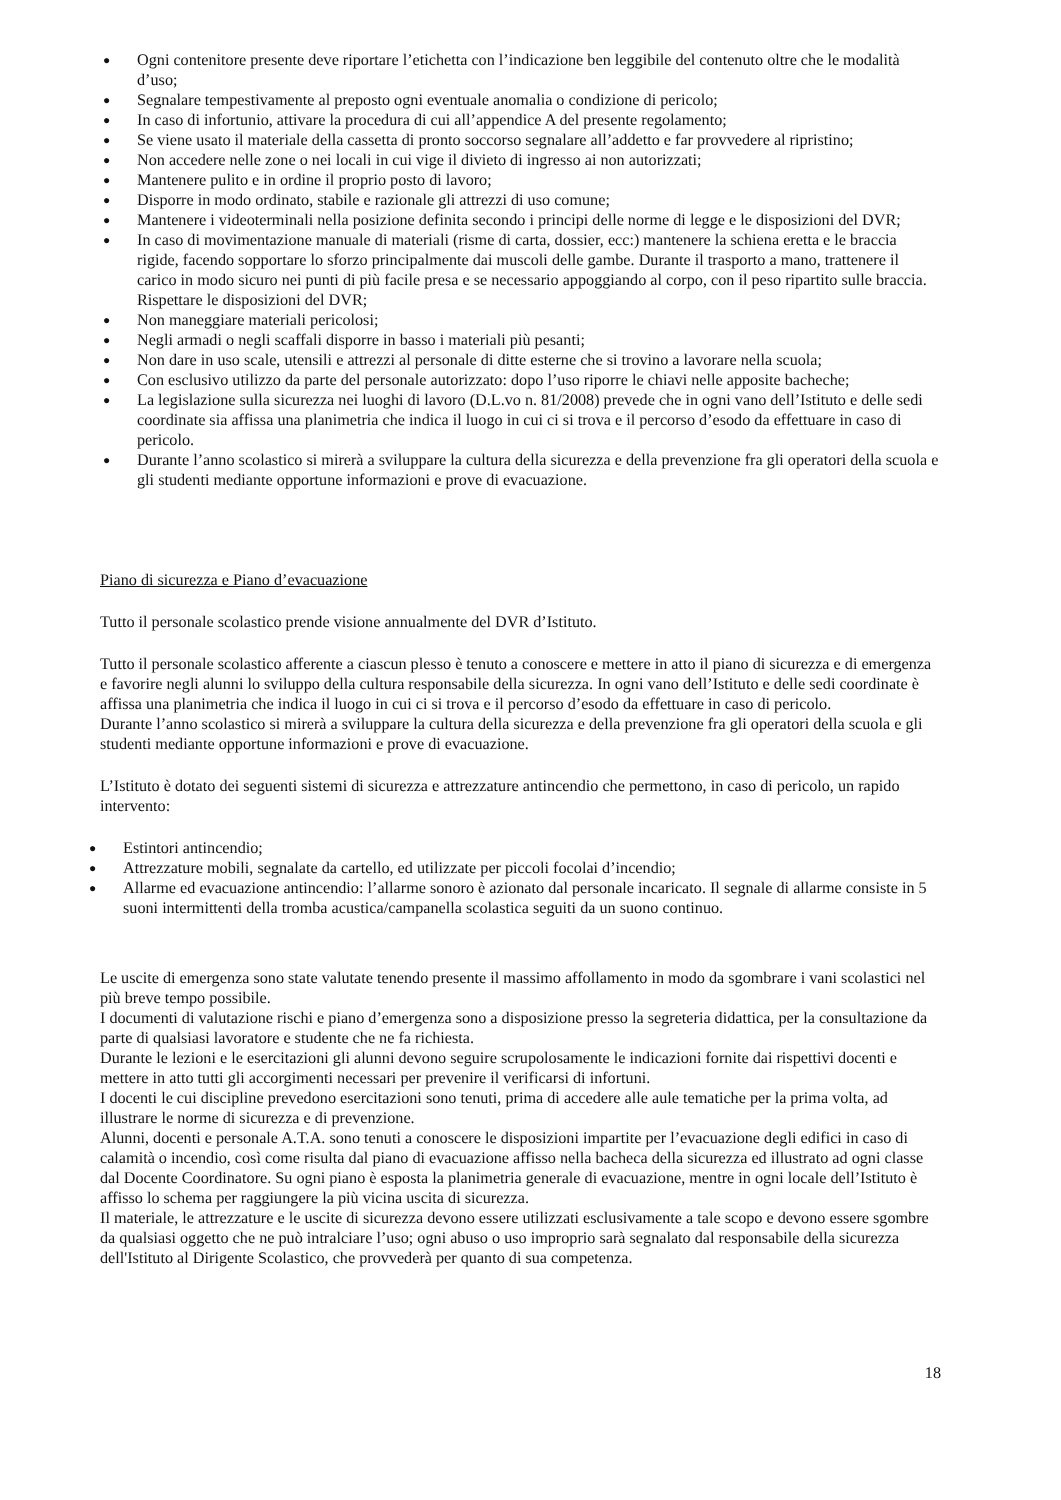● Ogni contenitore presente deve riportare l’etichetta con l’indicazione ben leggibile del contenuto oltre che le modalità d’uso;
● Segnalare tempestivamente al preposto ogni eventuale anomalia o condizione di pericolo;
● In caso di infortunio, attivare la procedura di cui all’appendice A del presente regolamento;
● Se viene usato il materiale della cassetta di pronto soccorso segnalare all’addetto e far provvedere al ripristino;
● Non accedere nelle zone o nei locali in cui vige il divieto di ingresso ai non autorizzati;
● Mantenere pulito e in ordine il proprio posto di lavoro;
● Disporre in modo ordinato, stabile e razionale gli attrezzi di uso comune;
● Mantenere i videoterminali nella posizione definita secondo i principi delle norme di legge e le disposizioni del DVR;
● In caso di movimentazione manuale di materiali (risme di carta, dossier, ecc:) mantenere la schiena eretta e le braccia rigide, facendo sopportare lo sforzo principalmente dai muscoli delle gambe. Durante il trasporto a mano, trattenere il carico in modo sicuro nei punti di più facile presa e se necessario appoggiando al corpo, con il peso ripartito sulle braccia. Rispettare le disposizioni del DVR;
● Non maneggiare materiali pericolosi;
● Negli armadi o negli scaffali disporre in basso i materiali più pesanti;
● Non dare in uso scale, utensili e attrezzi al personale di ditte esterne che si trovino a lavorare nella scuola;
● Con esclusivo utilizzo da parte del personale autorizzato: dopo l’uso riporre le chiavi nelle apposite bacheche;
● La legislazione sulla sicurezza nei luoghi di lavoro (D.L.vo n. 81/2008) prevede che in ogni vano dell’Istituto e delle sedi coordinate sia affissa una planimetria che indica il luogo in cui ci si trova e il percorso d’esodo da effettuare in caso di pericolo.
● Durante l’anno scolastico si mirerà a sviluppare la cultura della sicurezza e della prevenzione fra gli operatori della scuola e gli studenti mediante opportune informazioni e prove di evacuazione.
Piano di sicurezza e Piano d’evacuazione
Tutto il personale scolastico prende visione annualmente del DVR d’Istituto.
Tutto il personale scolastico afferente a ciascun plesso è tenuto a conoscere e mettere in atto il piano di sicurezza e di emergenza e favorire negli alunni lo sviluppo della cultura responsabile della sicurezza. In ogni vano dell’Istituto e delle sedi coordinate è affissa una planimetria che indica il luogo in cui ci si trova e il percorso d’esodo da effettuare in caso di pericolo.
Durante l’anno scolastico si mirerà a sviluppare la cultura della sicurezza e della prevenzione fra gli operatori della scuola e gli studenti mediante opportune informazioni e prove di evacuazione.
L’Istituto è dotato dei seguenti sistemi di sicurezza e attrezzature antincendio che permettono, in caso di pericolo, un rapido intervento:
● Estintori antincendio;
● Attrezzature mobili, segnalate da cartello, ed utilizzate per piccoli focolai d’incendio;
● Allarme ed evacuazione antincendio: l’allarme sonoro è azionato dal personale incaricato. Il segnale di allarme consiste in 5 suoni intermittenti della tromba acustica/campanella scolastica seguiti da un suono continuo.
Le uscite di emergenza sono state valutate tenendo presente il massimo affollamento in modo da sgombrare i vani scolastici nel più breve tempo possibile.
I documenti di valutazione rischi e piano d’emergenza sono a disposizione presso la segreteria didattica, per la consultazione da parte di qualsiasi lavoratore e studente che ne fa richiesta.
Durante le lezioni e le esercitazioni gli alunni devono seguire scrupolosamente le indicazioni fornite dai rispettivi docenti e mettere in atto tutti gli accorgimenti necessari per prevenire il verificarsi di infortuni.
I docenti le cui discipline prevedono esercitazioni sono tenuti, prima di accedere alle aule tematiche per la prima volta, ad illustrare le norme di sicurezza e di prevenzione.
Alunni, docenti e personale A.T.A. sono tenuti a conoscere le disposizioni impartite per l’evacuazione degli edifici in caso di calamità o incendio, così come risulta dal piano di evacuazione affisso nella bacheca della sicurezza ed illustrato ad ogni classe dal Docente Coordinatore. Su ogni piano è esposta la planimetria generale di evacuazione, mentre in ogni locale dell’Istituto è affisso lo schema per raggiungere la più vicina uscita di sicurezza.
Il materiale, le attrezzature e le uscite di sicurezza devono essere utilizzati esclusivamente a tale scopo e devono essere sgombre da qualsiasi oggetto che ne può intralciare l’uso; ogni abuso o uso improprio sarà segnalato dal responsabile della sicurezza dell'Istituto al Dirigente Scolastico, che provvederà per quanto di sua competenza.
18